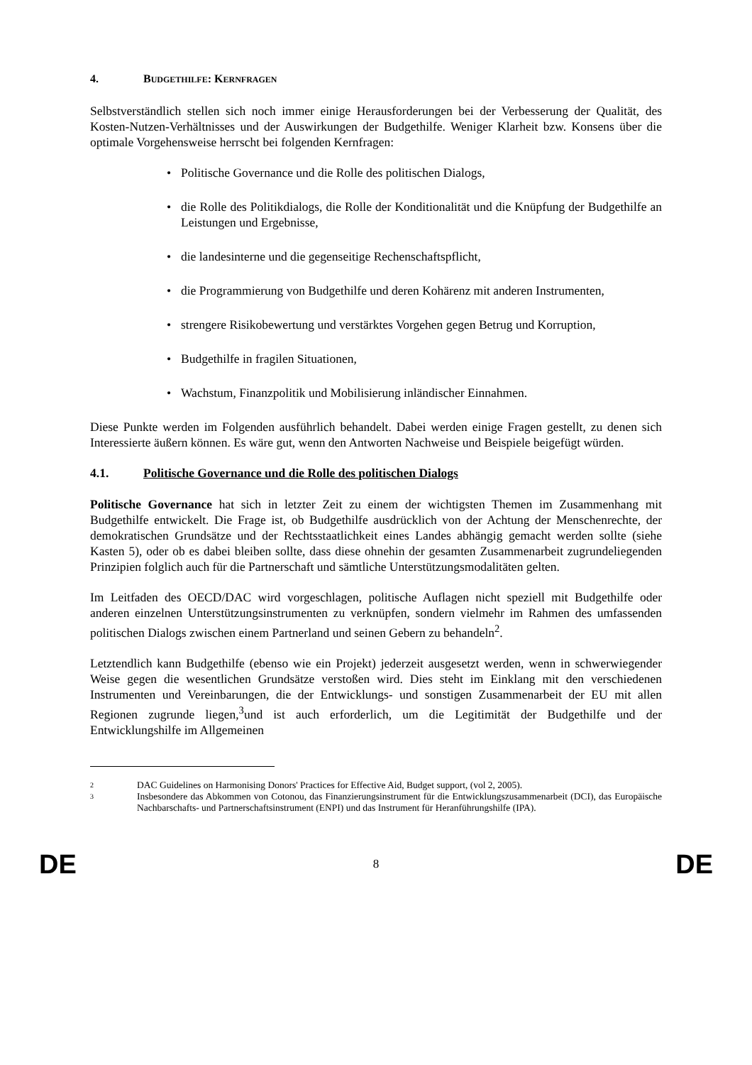4. BUDGETHILFE: KERNFRAGEN
Selbstverständlich stellen sich noch immer einige Herausforderungen bei der Verbesserung der Qualität, des Kosten-Nutzen-Verhältnisses und der Auswirkungen der Budgethilfe. Weniger Klarheit bzw. Konsens über die optimale Vorgehensweise herrscht bei folgenden Kernfragen:
• Politische Governance und die Rolle des politischen Dialogs,
• die Rolle des Politikdialogs, die Rolle der Konditionalität und die Knüpfung der Budgethilfe an Leistungen und Ergebnisse,
• die landesinterne und die gegenseitige Rechenschaftspflicht,
• die Programmierung von Budgethilfe und deren Kohärenz mit anderen Instrumenten,
• strengere Risikobewertung und verstärktes Vorgehen gegen Betrug und Korruption,
• Budgethilfe in fragilen Situationen,
• Wachstum, Finanzpolitik und Mobilisierung inländischer Einnahmen.
Diese Punkte werden im Folgenden ausführlich behandelt. Dabei werden einige Fragen gestellt, zu denen sich Interessierte äußern können. Es wäre gut, wenn den Antworten Nachweise und Beispiele beigefügt würden.
4.1. Politische Governance und die Rolle des politischen Dialogs
Politische Governance hat sich in letzter Zeit zu einem der wichtigsten Themen im Zusammenhang mit Budgethilfe entwickelt. Die Frage ist, ob Budgethilfe ausdrücklich von der Achtung der Menschenrechte, der demokratischen Grundsätze und der Rechtsstaatlichkeit eines Landes abhängig gemacht werden sollte (siehe Kasten 5), oder ob es dabei bleiben sollte, dass diese ohnehin der gesamten Zusammenarbeit zugrundeliegenden Prinzipien folglich auch für die Partnerschaft und sämtliche Unterstützungsmodalitäten gelten.
Im Leitfaden des OECD/DAC wird vorgeschlagen, politische Auflagen nicht speziell mit Budgethilfe oder anderen einzelnen Unterstützungsinstrumenten zu verknüpfen, sondern vielmehr im Rahmen des umfassenden politischen Dialogs zwischen einem Partnerland und seinen Gebern zu behandeln<sup>2</sup>.
Letztendlich kann Budgethilfe (ebenso wie ein Projekt) jederzeit ausgesetzt werden, wenn in schwerwiegender Weise gegen die wesentlichen Grundsätze verstoßen wird. Dies steht im Einklang mit den verschiedenen Instrumenten und Vereinbarungen, die der Entwicklungs- und sonstigen Zusammenarbeit der EU mit allen Regionen zugrunde liegen,<sup>3</sup>und ist auch erforderlich, um die Legitimität der Budgethilfe und der Entwicklungshilfe im Allgemeinen
2 DAC Guidelines on Harmonising Donors' Practices for Effective Aid, Budget support, (vol 2, 2005).
3 Insbesondere das Abkommen von Cotonou, das Finanzierungsinstrument für die Entwicklungszusammenarbeit (DCI), das Europäische Nachbarschafts- und Partnerschaftsinstrument (ENPI) und das Instrument für Heranführungshilfe (IPA).
DE 8 DE